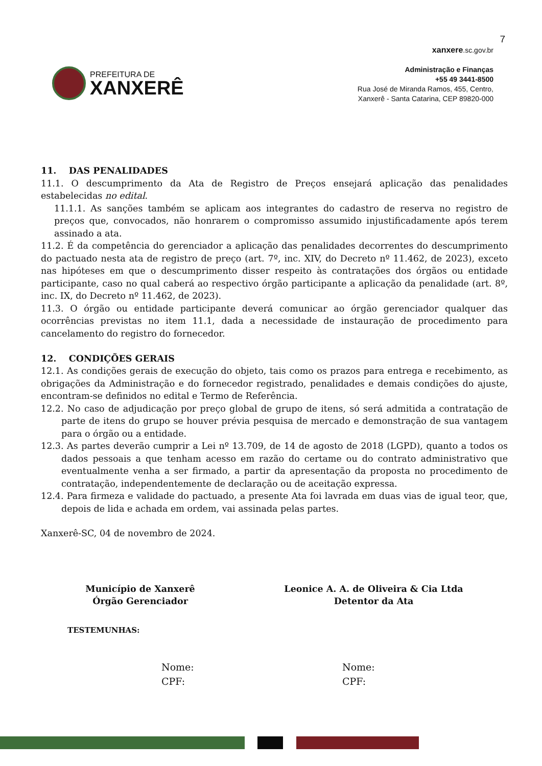7
PREFEITURA DE
XANXERÊ
xanxere.sc.gov.br
Administração e Finanças
+55 49 3441-8500
Rua José de Miranda Ramos, 455, Centro,
Xanxerê - Santa Catarina, CEP 89820-000
11. DAS PENALIDADES
11.1. O descumprimento da Ata de Registro de Preços ensejará aplicação das penalidades estabelecidas no edital.
11.1.1. As sanções também se aplicam aos integrantes do cadastro de reserva no registro de preços que, convocados, não honrarem o compromisso assumido injustificadamente após terem assinado a ata.
11.2. É da competência do gerenciador a aplicação das penalidades decorrentes do descumprimento do pactuado nesta ata de registro de preço (art. 7º, inc. XIV, do Decreto nº 11.462, de 2023), exceto nas hipóteses em que o descumprimento disser respeito às contratações dos órgãos ou entidade participante, caso no qual caberá ao respectivo órgão participante a aplicação da penalidade (art. 8º, inc. IX, do Decreto nº 11.462, de 2023).
11.3. O órgão ou entidade participante deverá comunicar ao órgão gerenciador qualquer das ocorrências previstas no item 11.1, dada a necessidade de instauração de procedimento para cancelamento do registro do fornecedor.
12. CONDIÇÕES GERAIS
12.1. As condições gerais de execução do objeto, tais como os prazos para entrega e recebimento, as obrigações da Administração e do fornecedor registrado, penalidades e demais condições do ajuste, encontram-se definidos no edital e Termo de Referência.
12.2. No caso de adjudicação por preço global de grupo de itens, só será admitida a contratação de parte de itens do grupo se houver prévia pesquisa de mercado e demonstração de sua vantagem para o órgão ou a entidade.
12.3. As partes deverão cumprir a Lei nº 13.709, de 14 de agosto de 2018 (LGPD), quanto a todos os dados pessoais a que tenham acesso em razão do certame ou do contrato administrativo que eventualmente venha a ser firmado, a partir da apresentação da proposta no procedimento de contratação, independentemente de declaração ou de aceitação expressa.
12.4. Para firmeza e validade do pactuado, a presente Ata foi lavrada em duas vias de igual teor, que, depois de lida e achada em ordem, vai assinada pelas partes.
Xanxerê-SC, 04 de novembro de 2024.
Município de Xanxerê
Órgão Gerenciador
Leonice A. A. de Oliveira & Cia Ltda
Detentor da Ata
TESTEMUNHAS:
Nome:
CPF:
Nome:
CPF: